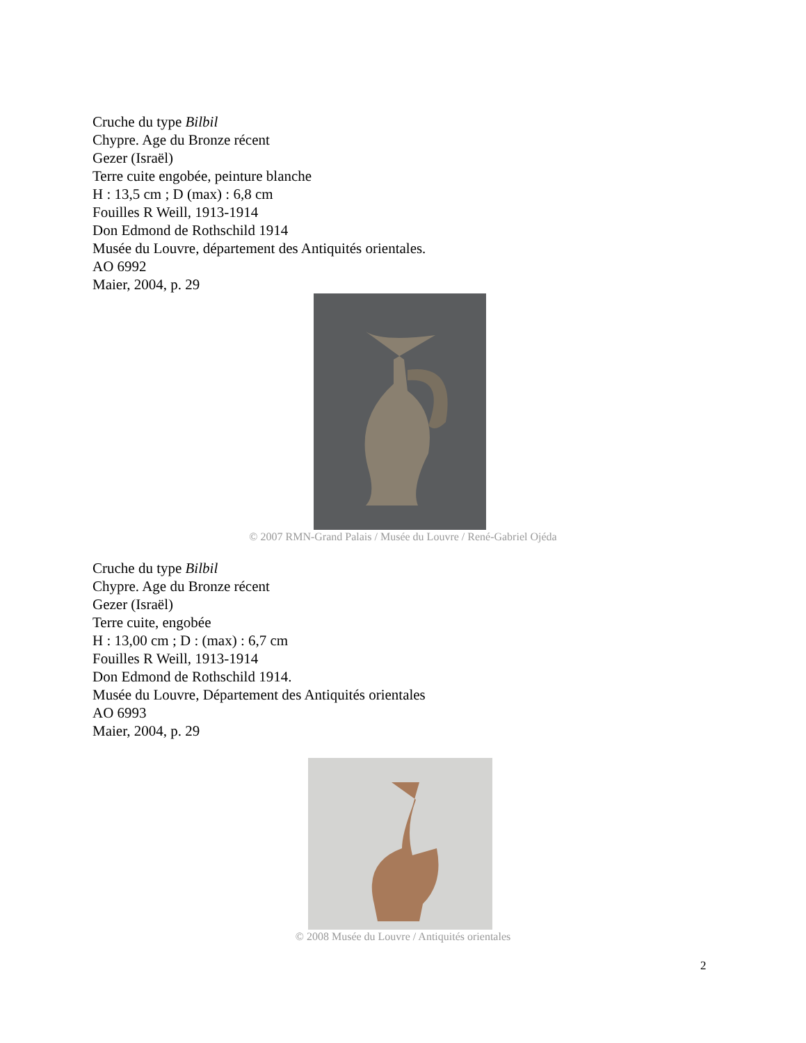Cruche du type Bilbil
Chypre. Age du Bronze récent
Gezer (Israël)
Terre cuite engobée, peinture blanche
H : 13,5 cm ; D (max) : 6,8 cm
Fouilles R Weill, 1913-1914
Don Edmond de Rothschild 1914
Musée du Louvre, département des Antiquités orientales.
AO 6992
Maier, 2004, p. 29
© 2007 RMN-Grand Palais / Musée du Louvre / René-Gabriel Ojéda
Cruche du type Bilbil
Chypre. Age du Bronze récent
Gezer (Israël)
Terre cuite, engobée
H : 13,00 cm ; D : (max) : 6,7 cm
Fouilles R Weill, 1913-1914
Don Edmond de Rothschild 1914.
Musée du Louvre, Département des Antiquités orientales
AO 6993
Maier, 2004, p. 29
© 2008 Musée du Louvre / Antiquités orientales
2